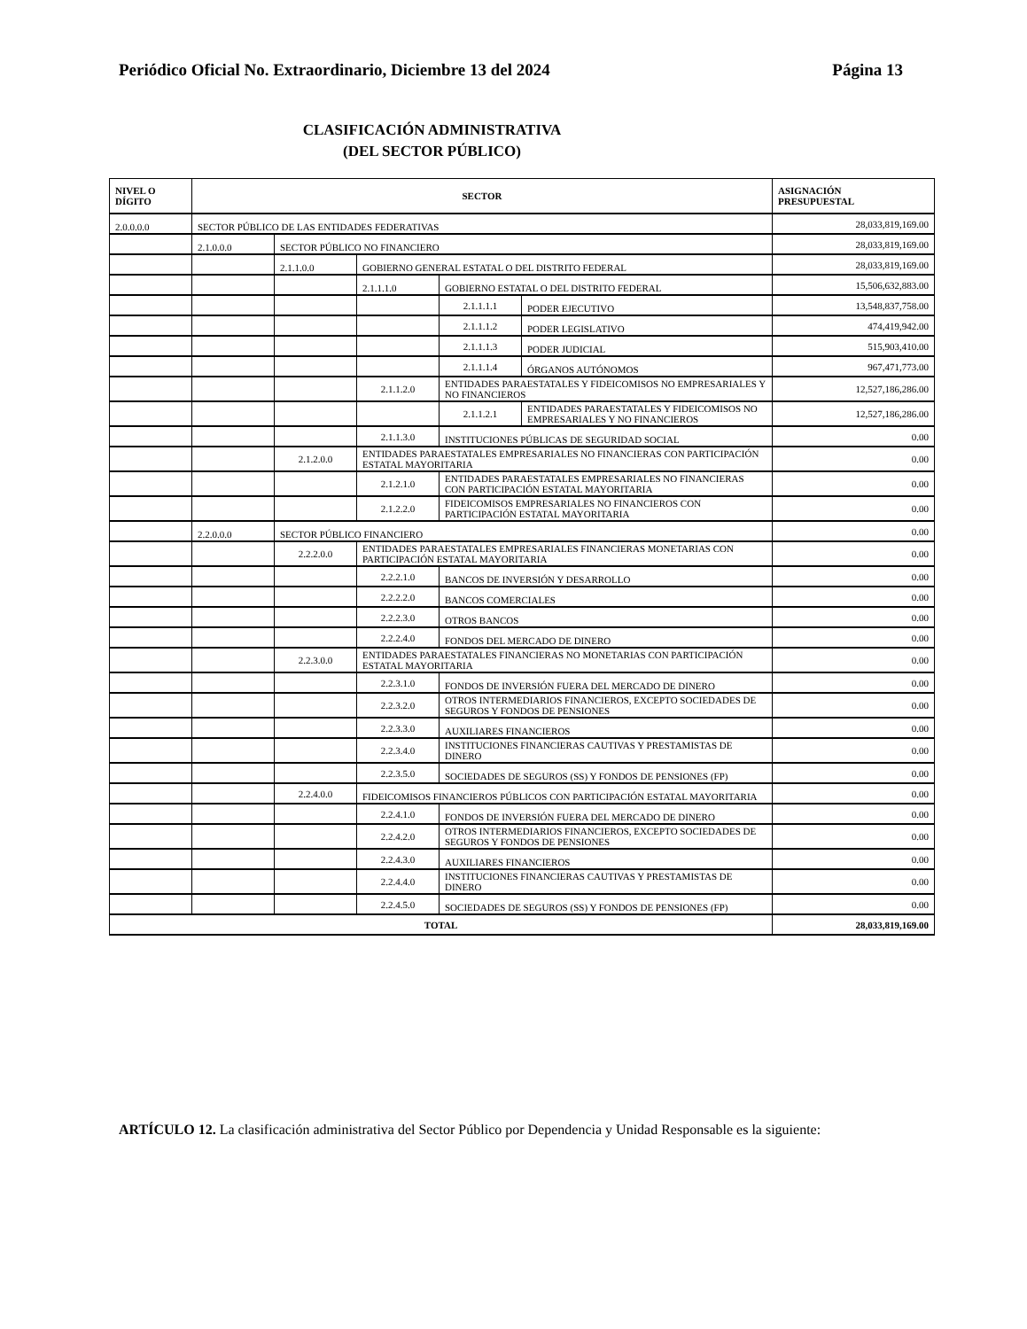Periódico Oficial No. Extraordinario, Diciembre 13 del 2024 Página 13
CLASIFICACIÓN ADMINISTRATIVA
(DEL SECTOR PÚBLICO)
| NIVEL O DÍGITO | SECTOR | | | | | ASIGNACIÓN PRESUPUESTAL |
| --- | --- | --- | --- | --- | --- | --- |
| 2.0.0.0.0 | SECTOR PÚBLICO DE LAS ENTIDADES FEDERATIVAS | | | | | 28,033,819,169.00 |
| | 2.1.0.0.0 | SECTOR PÚBLICO NO FINANCIERO | | | | 28,033,819,169.00 |
| | | 2.1.1.0.0 | GOBIERNO GENERAL ESTATAL O DEL DISTRITO FEDERAL | | | 28,033,819,169.00 |
| | | | 2.1.1.1.0 | GOBIERNO ESTATAL O DEL DISTRITO FEDERAL | | 15,506,632,883.00 |
| | | | | 2.1.1.1.1 | PODER EJECUTIVO | 13,548,837,758.00 |
| | | | | 2.1.1.1.2 | PODER LEGISLATIVO | 474,419,942.00 |
| | | | | 2.1.1.1.3 | PODER JUDICIAL | 515,903,410.00 |
| | | | | 2.1.1.1.4 | ÓRGANOS AUTÓNOMOS | 967,471,773.00 |
| | | | 2.1.1.2.0 | ENTIDADES PARAESTATALES Y FIDEICOMISOS NO EMPRESARIALES Y NO FINANCIEROS | | 12,527,186,286.00 |
| | | | | 2.1.1.2.1 | ENTIDADES PARAESTATALES Y FIDEICOMISOS NO EMPRESARIALES Y NO FINANCIEROS | 12,527,186,286.00 |
| | | | 2.1.1.3.0 | INSTITUCIONES PÚBLICAS DE SEGURIDAD SOCIAL | | 0.00 |
| | | 2.1.2.0.0 | ENTIDADES PARAESTATALES EMPRESARIALES NO FINANCIERAS CON PARTICIPACIÓN ESTATAL MAYORITARIA | | | 0.00 |
| | | | 2.1.2.1.0 | ENTIDADES PARAESTATALES EMPRESARIALES NO FINANCIERAS CON PARTICIPACIÓN ESTATAL MAYORITARIA | | 0.00 |
| | | | 2.1.2.2.0 | FIDEICOMISOS EMPRESARIALES NO FINANCIEROS CON PARTICIPACIÓN ESTATAL MAYORITARIA | | 0.00 |
| | 2.2.0.0.0 | SECTOR PÚBLICO FINANCIERO | | | | 0.00 |
| | | 2.2.2.0.0 | ENTIDADES PARAESTATALES EMPRESARIALES FINANCIERAS MONETARIAS CON PARTICIPACIÓN ESTATAL MAYORITARIA | | | 0.00 |
| | | | 2.2.2.1.0 | BANCOS DE INVERSIÓN Y DESARROLLO | | 0.00 |
| | | | 2.2.2.2.0 | BANCOS COMERCIALES | | 0.00 |
| | | | 2.2.2.3.0 | OTROS BANCOS | | 0.00 |
| | | | 2.2.2.4.0 | FONDOS DEL MERCADO DE DINERO | | 0.00 |
| | | 2.2.3.0.0 | ENTIDADES PARAESTATALES FINANCIERAS NO MONETARIAS CON PARTICIPACIÓN ESTATAL MAYORITARIA | | | 0.00 |
| | | | 2.2.3.1.0 | FONDOS DE INVERSIÓN FUERA DEL MERCADO DE DINERO | | 0.00 |
| | | | 2.2.3.2.0 | OTROS INTERMEDIARIOS FINANCIEROS, EXCEPTO SOCIEDADES DE SEGUROS Y FONDOS DE PENSIONES | | 0.00 |
| | | | 2.2.3.3.0 | AUXILIARES FINANCIEROS | | 0.00 |
| | | | 2.2.3.4.0 | INSTITUCIONES FINANCIERAS CAUTIVAS Y PRESTAMISTAS DE DINERO | | 0.00 |
| | | | 2.2.3.5.0 | SOCIEDADES DE SEGUROS (SS) Y FONDOS DE PENSIONES (FP) | | 0.00 |
| | | 2.2.4.0.0 | FIDEICOMISOS FINANCIEROS PÚBLICOS CON PARTICIPACIÓN ESTATAL MAYORITARIA | | | 0.00 |
| | | | 2.2.4.1.0 | FONDOS DE INVERSIÓN FUERA DEL MERCADO DE DINERO | | 0.00 |
| | | | 2.2.4.2.0 | OTROS INTERMEDIARIOS FINANCIEROS, EXCEPTO SOCIEDADES DE SEGUROS Y FONDOS DE PENSIONES | | 0.00 |
| | | | 2.2.4.3.0 | AUXILIARES FINANCIEROS | | 0.00 |
| | | | 2.2.4.4.0 | INSTITUCIONES FINANCIERAS CAUTIVAS Y PRESTAMISTAS DE DINERO | | 0.00 |
| | | | 2.2.4.5.0 | SOCIEDADES DE SEGUROS (SS) Y FONDOS DE PENSIONES (FP) | | 0.00 |
| TOTAL | | | | | | 28,033,819,169.00 |
ARTÍCULO 12. La clasificación administrativa del Sector Público por Dependencia y Unidad Responsable es la siguiente: